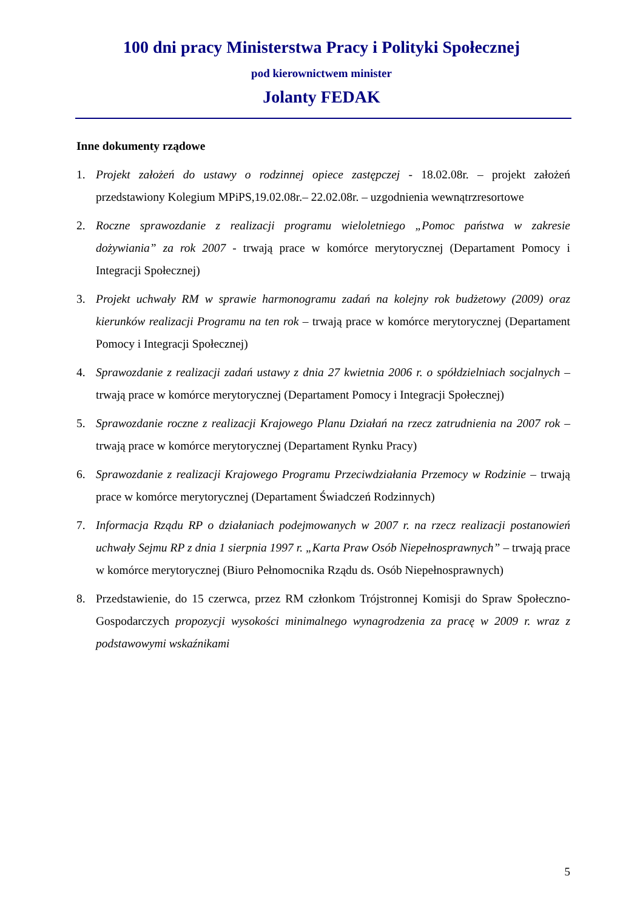100 dni pracy Ministerstwa Pracy i Polityki Społecznej
pod kierownictwem minister
Jolanty FEDAK
Inne dokumenty rządowe
1. Projekt założeń do ustawy o rodzinnej opiece zastępczej - 18.02.08r. – projekt założeń przedstawiony Kolegium MPiPS,19.02.08r.– 22.02.08r. – uzgodnienia wewnątrzresortowe
2. Roczne sprawozdanie z realizacji programu wieloletniego „Pomoc państwa w zakresie dożywiania” za rok 2007 - trwają prace w komórce merytorycznej (Departament Pomocy i Integracji Społecznej)
3. Projekt uchwały RM w sprawie harmonogramu zadań na kolejny rok budżetowy (2009) oraz kierunków realizacji Programu na ten rok – trwają prace w komórce merytorycznej (Departament Pomocy i Integracji Społecznej)
4. Sprawozdanie z realizacji zadań ustawy z dnia 27 kwietnia 2006 r. o spółdzielniach socjalnych – trwają prace w komórce merytorycznej (Departament Pomocy i Integracji Społecznej)
5. Sprawozdanie roczne z realizacji Krajowego Planu Działań na rzecz zatrudnienia na 2007 rok – trwają prace w komórce merytorycznej (Departament Rynku Pracy)
6. Sprawozdanie z realizacji Krajowego Programu Przeciwdziałania Przemocy w Rodzinie – trwają prace w komórce merytorycznej (Departament Świadczeń Rodzinnych)
7. Informacja Rządu RP o działaniach podejmowanych w 2007 r. na rzecz realizacji postanowień uchwały Sejmu RP z dnia 1 sierpnia 1997 r. „Karta Praw Osób Niepełnosprawnych” – trwają prace w komórce merytorycznej (Biuro Pełnomocnika Rządu ds. Osób Niepełnosprawnych)
8. Przedstawienie, do 15 czerwca, przez RM członkom Trójstronnej Komisji do Spraw Społeczno-Gospodarczych propozycji wysokości minimalnego wynagrodzenia za pracę w 2009 r. wraz z podstawowymi wskaźnikami
5